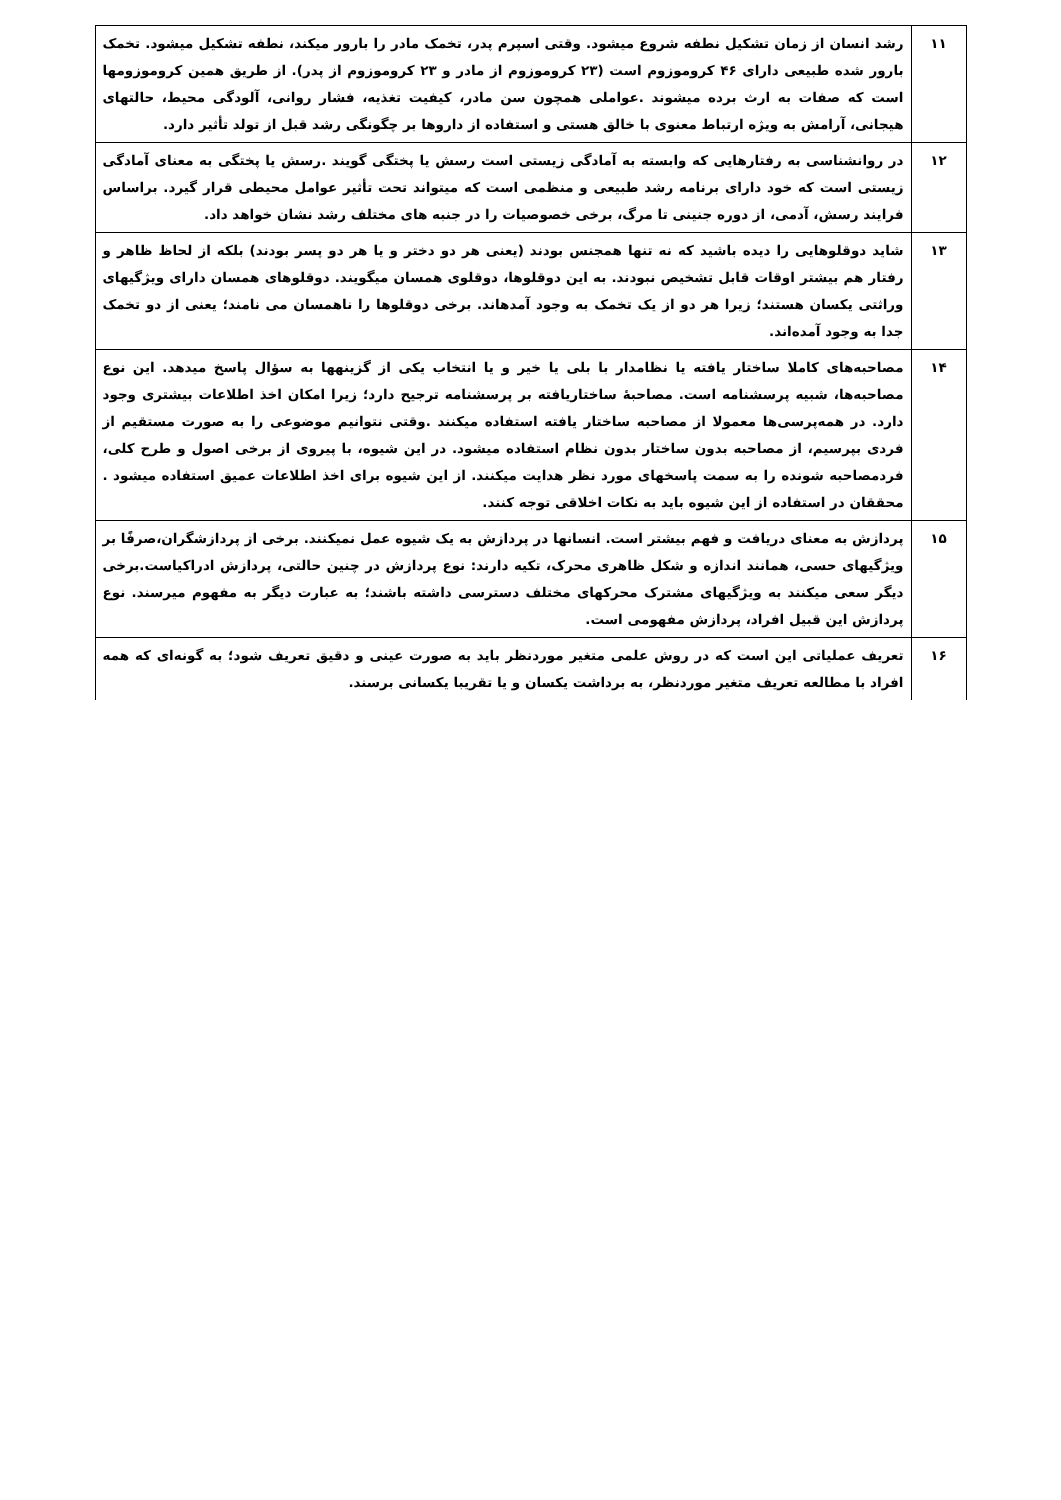| ۱۱ | رشد انسان از زمان تشکیل نطفه شروع میشود. وقتی اسپرم پدر، تخمک مادر را بارور میکند، نطفه تشکیل میشود. تخمک بارور شده طبیعی دارای ۴۶ کروموزوم است (۲۳ کروموزوم از مادر و ۲۳ کروموزوم از پدر). از طریق همین کروموزومها است که صفات به ارث برده میشوند .عواملی همچون سن مادر، کیفیت تغذیه، فشار روانی، آلودگی محیط، حالتهای هیجانی، آرامش به ویژه ارتباط معنوی با خالق هستی و استفاده از داروها بر چگونگی رشد قبل از تولد تأثیر دارد. |
| ۱۲ | در روانشناسی به رفتارهایی که وابسته به آمادگی زیستی است رسش یا پختگی گویند .رسش یا پختگی به معنای آمادگی زیستی است که خود دارای برنامه رشد طبیعی و منظمی است که میتواند تحت تأثیر عوامل محیطی قرار گیرد. براساس فرایند رسش، آدمی، از دوره جنینی تا مرگ، برخی خصوصیات را در جنبه های مختلف رشد نشان خواهد داد. |
| ۱۳ | شاید دوقلوهایی را دیده باشید که نه تنها همجنس بودند (یعنی هر دو دختر و یا هر دو پسر بودند) بلکه از لحاظ ظاهر و رفتار هم بیشتر اوقات قابل تشخیص نبودند. به این دوقلوها، دوقلوی همسان میگویند. دوقلوهای همسان دارای ویژگیهای وراثتی یکسان هستند؛ زیرا هر دو از یک تخمک به وجود آمدهاند. برخی دوقلوها را ناهمسان می نامند؛ یعنی از دو تخمک جدا به وجود آمده‌اند. |
| ۱۴ | مصاحبه‌های کاملا ساختار یافته یا نظامدار با بلی یا خیر و یا انتخاب یکی از گزینهها به سؤال پاسخ میدهد. این نوع مصاحبه‌ها، شبیه پرسشنامه است. مصاحبۀ ساختاریافته بر پرسشنامه ترجیح دارد؛ زیرا امکان اخذ اطلاعات بیشتری وجود دارد. در همه‌پرسی‌ها معمولا از مصاحبه ساختار یافته استفاده میکنند .وقتی نتوانیم موضوعی را به صورت مستقیم از فردی بپرسیم، از مصاحبه بدون ساختار بدون نظام استفاده میشود. در این شیوه، با پیروی از برخی اصول و طرح کلی، فردمصاحبه شونده را به سمت پاسخهای مورد نظر هدایت میکنند. از این شیوه برای اخذ اطلاعات عمیق استفاده میشود . محققان در استفاده از این شیوه باید به نکات اخلاقی توجه کنند. |
| ۱۵ | پردازش به معنای دریافت و فهم بیشتر است. انسانها در پردازش به یک شیوه عمل نمیکنند. برخی از پردازشگران،صرفًا بر ویژگیهای حسی، همانند اندازه و شکل ظاهری محرک، تکیه دارند: نوع پردازش در چنین حالتی، پردازش ادراکیاست.برخی دیگر سعی میکنند به ویژگیهای مشترک محرکهای مختلف دسترسی داشته باشند؛ به عبارت دیگر به مفهوم میرسند. نوع پردازش این قبیل افراد، پردازش مفهومی است. |
| ۱۶ | تعریف عملیاتی این است که در روش علمی متغیر موردنظر باید به صورت عینی و دقیق تعریف شود؛ به گونه‌ای که همه افراد با مطالعه تعریف متغیر موردنظر، به برداشت یکسان و یا تقریبا یکسانی برسند. |